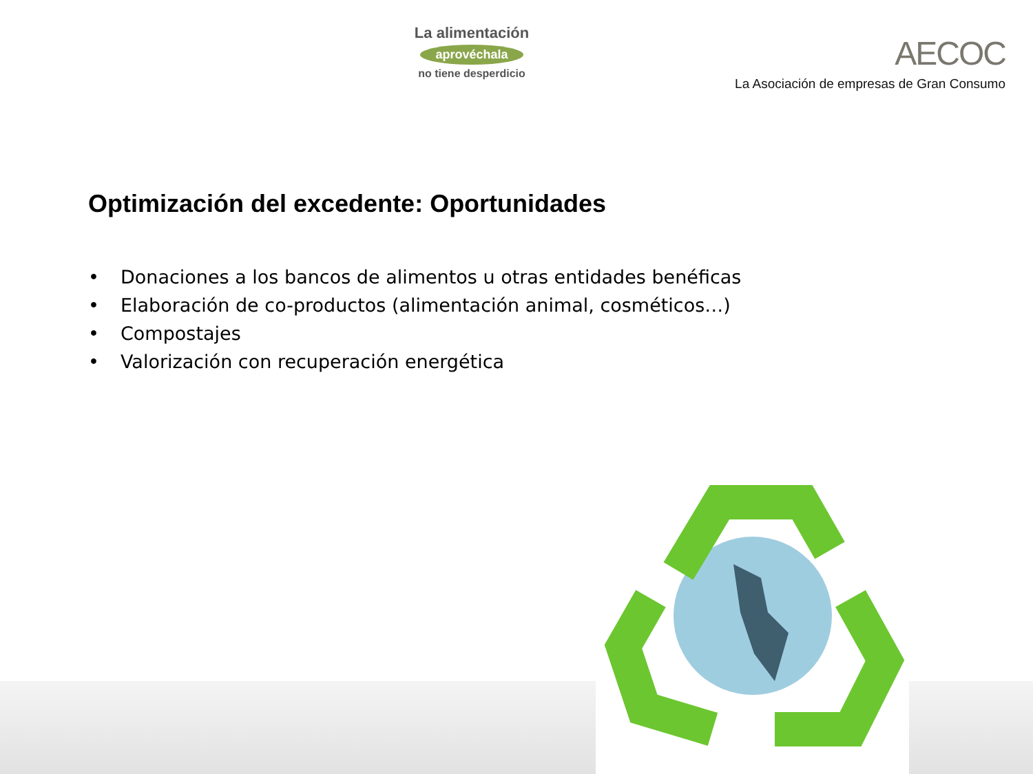La alimentación
aprovéchala
no tiene desperdicio
AECOC
La Asociación de empresas de Gran Consumo
Optimización del excedente: Oportunidades
• Donaciones a los bancos de alimentos u otras entidades benéficas
• Elaboración de co-productos (alimentación animal, cosméticos…)
• Compostajes
• Valorización con recuperación energética